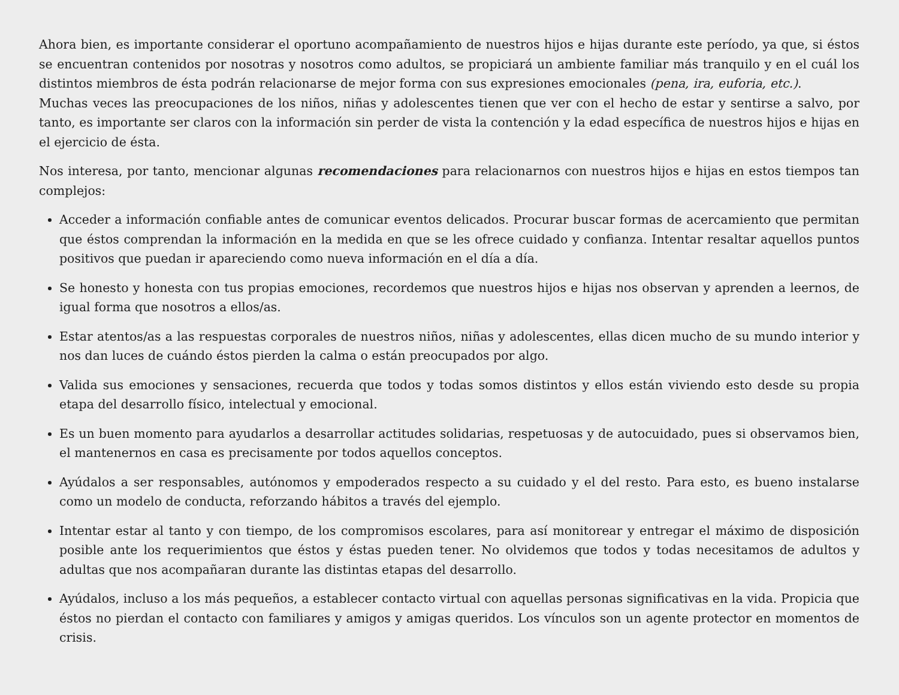Ahora bien, es importante considerar el oportuno acompañamiento de nuestros hijos e hijas durante este período, ya que, si éstos se encuentran contenidos por nosotras y nosotros como adultos, se propiciará un ambiente familiar más tranquilo y en el cuál los distintos miembros de ésta podrán relacionarse de mejor forma con sus expresiones emocionales (pena, ira, euforia, etc.).
Muchas veces las preocupaciones de los niños, niñas y adolescentes tienen que ver con el hecho de estar y sentirse a salvo, por tanto, es importante ser claros con la información sin perder de vista la contención y la edad específica de nuestros hijos e hijas en el ejercicio de ésta.
Nos interesa, por tanto, mencionar algunas recomendaciones para relacionarnos con nuestros hijos e hijas en estos tiempos tan complejos:
Acceder a información confiable antes de comunicar eventos delicados. Procurar buscar formas de acercamiento que permitan que éstos comprendan la información en la medida en que se les ofrece cuidado y confianza. Intentar resaltar aquellos puntos positivos que puedan ir apareciendo como nueva información en el día a día.
Se honesto y honesta con tus propias emociones, recordemos que nuestros hijos e hijas nos observan y aprenden a leernos, de igual forma que nosotros a ellos/as.
Estar atentos/as a las respuestas corporales de nuestros niños, niñas y adolescentes, ellas dicen mucho de su mundo interior y nos dan luces de cuándo éstos pierden la calma o están preocupados por algo.
Valida sus emociones y sensaciones, recuerda que todos y todas somos distintos y ellos están viviendo esto desde su propia etapa del desarrollo físico, intelectual y emocional.
Es un buen momento para ayudarlos a desarrollar actitudes solidarias, respetuosas y de autocuidado, pues si observamos bien, el mantenernos en casa es precisamente por todos aquellos conceptos.
Ayúdalos a ser responsables, autónomos y empoderados respecto a su cuidado y el del resto. Para esto, es bueno instalarse como un modelo de conducta, reforzando hábitos a través del ejemplo.
Intentar estar al tanto y con tiempo, de los compromisos escolares, para así monitorear y entregar el máximo de disposición posible ante los requerimientos que éstos y éstas pueden tener. No olvidemos que todos y todas necesitamos de adultos y adultas que nos acompañaran durante las distintas etapas del desarrollo.
Ayúdalos, incluso a los más pequeños, a establecer contacto virtual con aquellas personas significativas en la vida. Propicia que éstos no pierdan el contacto con familiares y amigos y amigas queridos. Los vínculos son un agente protector en momentos de crisis.